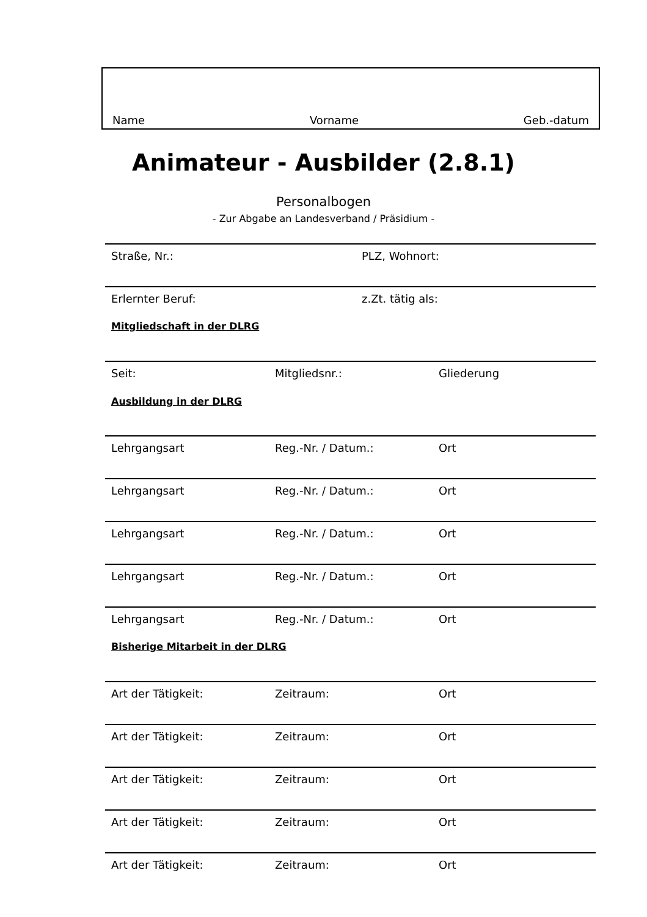Name Vorname Geb.-datum
Animateur - Ausbilder (2.8.1)
Personalbogen
- Zur Abgabe an Landesverband / Präsidium -
Straße, Nr.: PLZ, Wohnort:
Erlernter Beruf: z.Zt. tätig als:
Mitgliedschaft in der DLRG
Seit: Mitgliedsnr.: Gliederung
Ausbildung in der DLRG
Lehrgangsart Reg.-Nr. / Datum.: Ort
Lehrgangsart Reg.-Nr. / Datum.: Ort
Lehrgangsart Reg.-Nr. / Datum.: Ort
Lehrgangsart Reg.-Nr. / Datum.: Ort
Lehrgangsart Reg.-Nr. / Datum.: Ort
Bisherige Mitarbeit in der DLRG
Art der Tätigkeit: Zeitraum: Ort
Art der Tätigkeit: Zeitraum: Ort
Art der Tätigkeit: Zeitraum: Ort
Art der Tätigkeit: Zeitraum: Ort
Art der Tätigkeit: Zeitraum: Ort